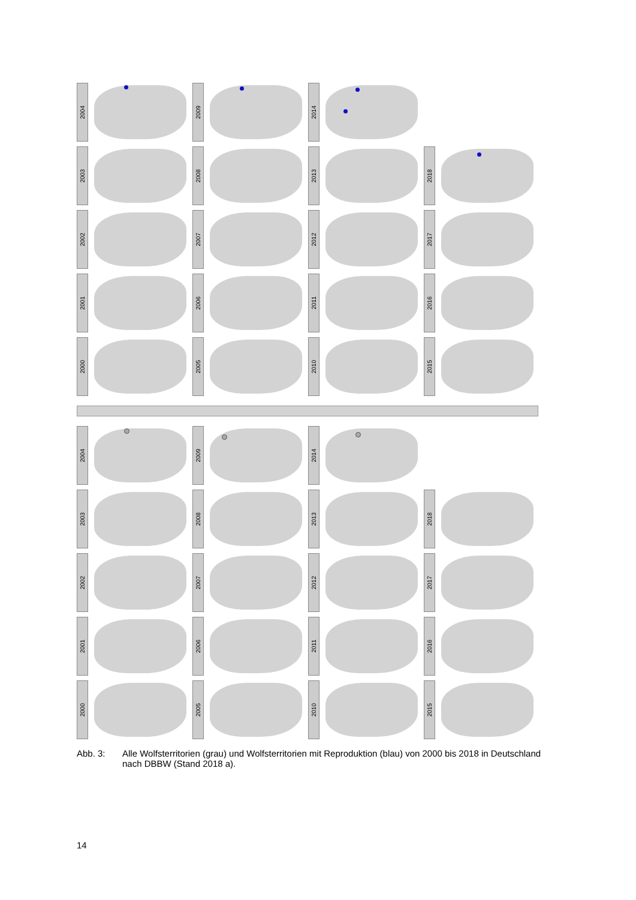2004
2009
2014
2003
2008
2013
2018
2002
2007
2012
2017
2001
2006
2011
2016
2000
2005
2010
2015
2004
2009
2014
2003
2008
2013
2018
2002
2007
2012
2017
2001
2006
2011
2016
2000
2005
2010
2015
Abb. 3: Alle Wolfsterritorien (grau) und Wolfsterritorien mit Reproduktion (blau) von 2000 bis 2018 in Deutschland nach DBBW (Stand 2018 a).
14